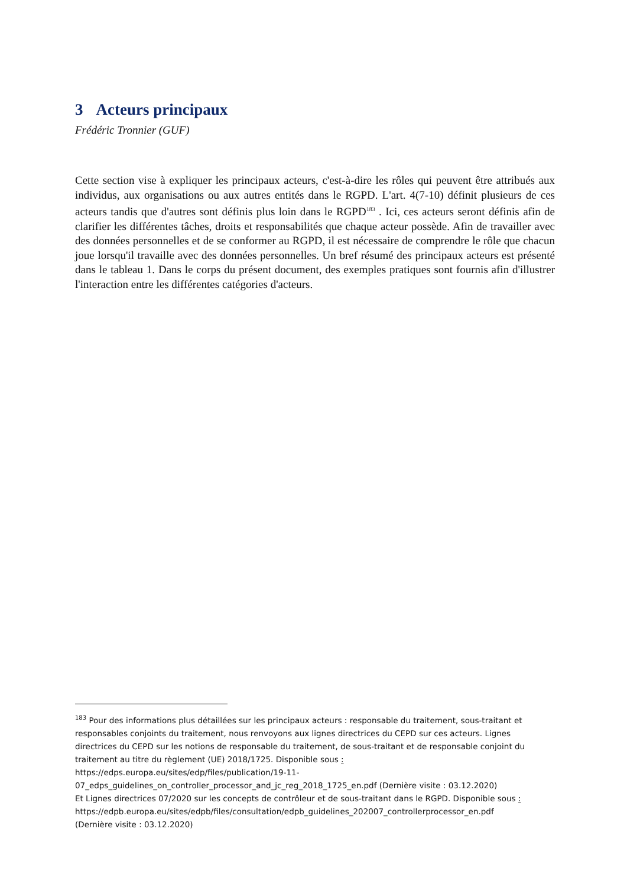3 Acteurs principaux
Frédéric Tronnier (GUF)
Cette section vise à expliquer les principaux acteurs, c'est-à-dire les rôles qui peuvent être attribués aux individus, aux organisations ou aux autres entités dans le RGPD. L'art. 4(7-10) définit plusieurs de ces acteurs tandis que d'autres sont définis plus loin dans le RGPD<sup>183</sup> . Ici, ces acteurs seront définis afin de clarifier les différentes tâches, droits et responsabilités que chaque acteur possède. Afin de travailler avec des données personnelles et de se conformer au RGPD, il est nécessaire de comprendre le rôle que chacun joue lorsqu'il travaille avec des données personnelles. Un bref résumé des principaux acteurs est présenté dans le tableau 1. Dans le corps du présent document, des exemples pratiques sont fournis afin d'illustrer l'interaction entre les différentes catégories d'acteurs.
<sup>183</sup> Pour des informations plus détaillées sur les principaux acteurs : responsable du traitement, sous-traitant et responsables conjoints du traitement, nous renvoyons aux lignes directrices du CEPD sur ces acteurs. Lignes directrices du CEPD sur les notions de responsable du traitement, de sous-traitant et de responsable conjoint du traitement au titre du règlement (UE) 2018/1725. Disponible sous :
https://edps.europa.eu/sites/edp/files/publication/19-11-07_edps_guidelines_on_controller_processor_and_jc_reg_2018_1725_en.pdf (Dernière visite : 03.12.2020)
Et Lignes directrices 07/2020 sur les concepts de contrôleur et de sous-traitant dans le RGPD. Disponible sous :
https://edpb.europa.eu/sites/edpb/files/consultation/edpb_guidelines_202007_controllerprocessor_en.pdf
(Dernière visite : 03.12.2020)